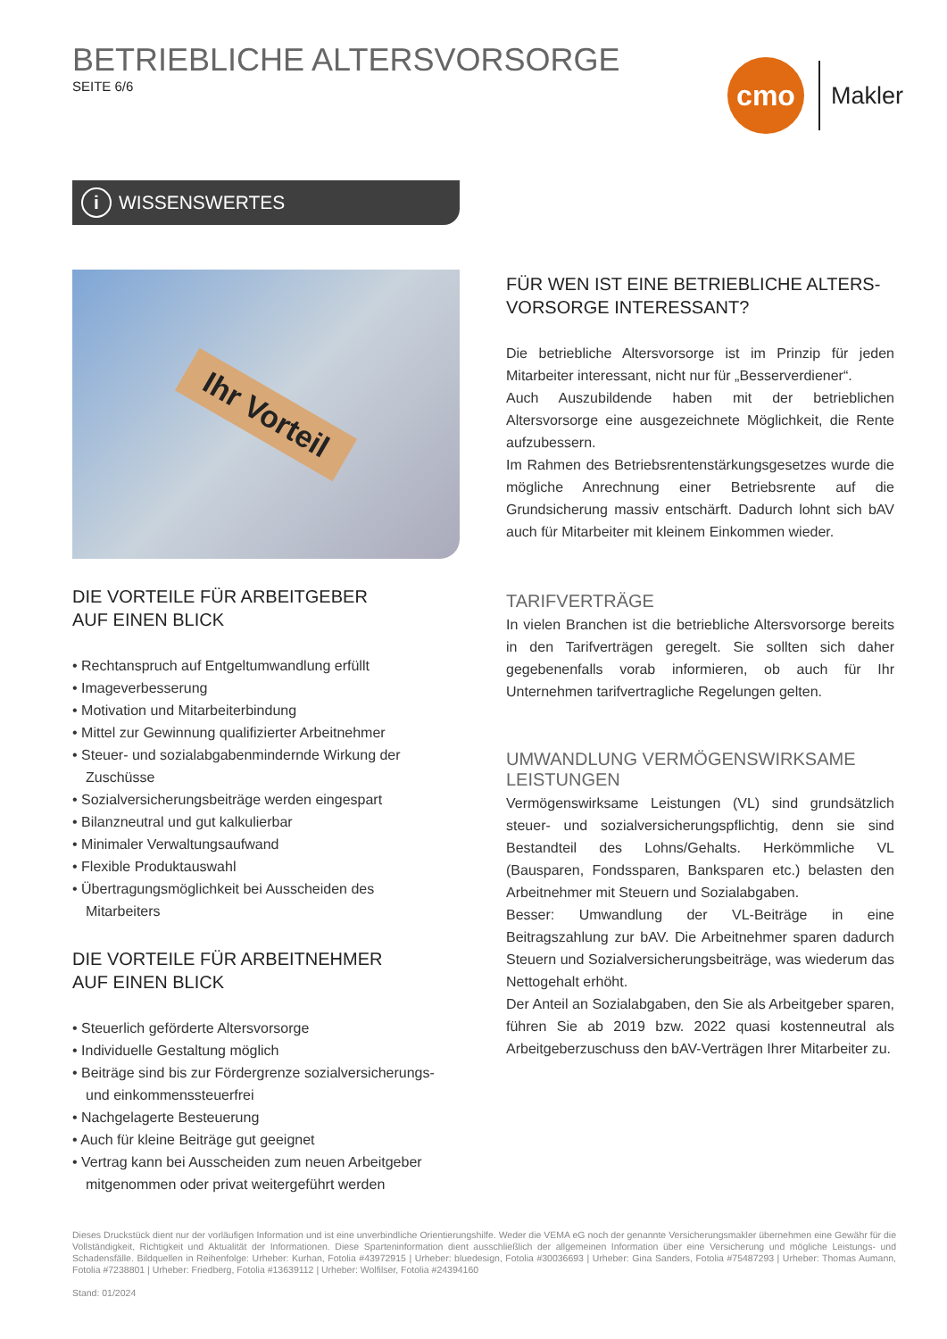BETRIEBLICHE ALTERSVORSORGE
SEITE 6/6
cmo
Makler
i WISSENSWERTES
Ihr Vorteil
DIE VORTEILE FÜR ARBEITGEBER
AUF EINEN BLICK
• Rechtanspruch auf Entgeltumwandlung erfüllt
• Imageverbesserung
• Motivation und Mitarbeiterbindung
• Mittel zur Gewinnung qualifizierter Arbeitnehmer
• Steuer- und sozialabgabenmindernde Wirkung der Zuschüsse
• Sozialversicherungsbeiträge werden eingespart
• Bilanzneutral und gut kalkulierbar
• Minimaler Verwaltungsaufwand
• Flexible Produktauswahl
• Übertragungsmöglichkeit bei Ausscheiden des Mitarbeiters
DIE VORTEILE FÜR ARBEITNEHMER
AUF EINEN BLICK
• Steuerlich geförderte Altersvorsorge
• Individuelle Gestaltung möglich
• Beiträge sind bis zur Fördergrenze sozialversicherungs- und einkommenssteuerfrei
• Nachgelagerte Besteuerung
• Auch für kleine Beiträge gut geeignet
• Vertrag kann bei Ausscheiden zum neuen Arbeitgeber mitgenommen oder privat weitergeführt werden
FÜR WEN IST EINE BETRIEBLICHE ALTERS-
VORSORGE INTERESSANT?
Die betriebliche Altersvorsorge ist im Prinzip für jeden Mitarbeiter interessant, nicht nur für „Besserverdiener“.
Auch Auszubildende haben mit der betrieblichen Altersvorsorge eine ausgezeichnete Möglichkeit, die Rente aufzubessern.
Im Rahmen des Betriebsrentenstärkungsgesetzes wurde die mögliche Anrechnung einer Betriebsrente auf die Grundsicherung massiv entschärft. Dadurch lohnt sich bAV auch für Mitarbeiter mit kleinem Einkommen wieder.
TARIFVERTRÄGE
In vielen Branchen ist die betriebliche Altersvorsorge bereits in den Tarifverträgen geregelt. Sie sollten sich daher gegebenenfalls vorab informieren, ob auch für Ihr Unternehmen tarifvertragliche Regelungen gelten.
UMWANDLUNG VERMÖGENSWIRKSAME LEISTUNGEN
Vermögenswirksame Leistungen (VL) sind grundsätzlich steuer- und sozialversicherungspflichtig, denn sie sind Bestandteil des Lohns/Gehalts. Herkömmliche VL (Bausparen, Fondssparen, Banksparen etc.) belasten den Arbeitnehmer mit Steuern und Sozialabgaben.
Besser: Umwandlung der VL-Beiträge in eine Beitragszahlung zur bAV. Die Arbeitnehmer sparen dadurch Steuern und Sozialversicherungsbeiträge, was wiederum das Nettogehalt erhöht.
Der Anteil an Sozialabgaben, den Sie als Arbeitgeber sparen, führen Sie ab 2019 bzw. 2022 quasi kostenneutral als Arbeitgeberzuschuss den bAV-Verträgen Ihrer Mitarbeiter zu.
Dieses Druckstück dient nur der vorläufigen Information und ist eine unverbindliche Orientierungshilfe. Weder die VEMA eG noch der genannte Versicherungsmakler übernehmen eine Gewähr für die Vollständigkeit, Richtigkeit und Aktualität der Informationen. Diese Sparteninformation dient ausschließlich der allgemeinen Information über eine Versicherung und mögliche Leistungs- und Schadensfälle. Bildquellen in Reihenfolge: Urheber: Kurhan, Fotolia #43972915 | Urheber: bluedesign, Fotolia #30036693 | Urheber: Gina Sanders, Fotolia #75487293 | Urheber: Thomas Aumann, Fotolia #7238801 | Urheber: Friedberg, Fotolia #13639112 | Urheber: Wolfilser, Fotolia #24394160
Stand: 01/2024